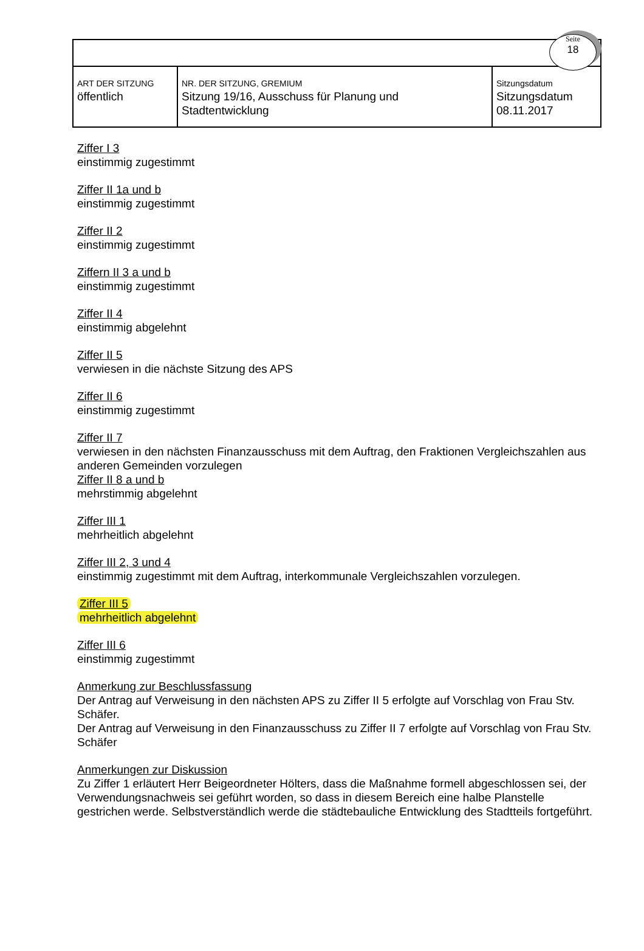Seite
18
| ART DER SITZUNG öffentlich | NR. DER SITZUNG, GREMIUM Sitzung 19/16, Ausschuss für Planung und Stadtentwicklung | Sitzungsdatum Sitzungsdatum 08.11.2017 |
Ziffer I 3
einstimmig zugestimmt
Ziffer II 1a und b
einstimmig zugestimmt
Ziffer II 2
einstimmig zugestimmt
Ziffern II 3 a und b
einstimmig zugestimmt
Ziffer II 4
einstimmig abgelehnt
Ziffer II 5
verwiesen in die nächste Sitzung des APS
Ziffer II 6
einstimmig zugestimmt
Ziffer II 7
verwiesen in den nächsten Finanzausschuss mit dem Auftrag, den Fraktionen Vergleichszahlen aus anderen Gemeinden vorzulegen
Ziffer II 8 a und b
mehrstimmig abgelehnt
Ziffer III 1
mehrheitlich abgelehnt
Ziffer III 2, 3 und 4
einstimmig zugestimmt mit dem Auftrag, interkommunale Vergleichszahlen vorzulegen.
Ziffer III 5
mehrheitlich abgelehnt
Ziffer III 6
einstimmig zugestimmt
Anmerkung zur Beschlussfassung
Der Antrag auf Verweisung in den nächsten APS zu Ziffer II 5 erfolgte auf Vorschlag von Frau Stv. Schäfer.
Der Antrag auf Verweisung in den Finanzausschuss zu Ziffer II 7 erfolgte auf Vorschlag von Frau Stv. Schäfer
Anmerkungen zur Diskussion
Zu Ziffer 1 erläutert Herr Beigeordneter Hölters, dass die Maßnahme formell abgeschlossen sei, der Verwendungsnachweis sei geführt worden, so dass in diesem Bereich eine halbe Planstelle gestrichen werde. Selbstverständlich werde die städtebauliche Entwicklung des Stadtteils fortgeführt.